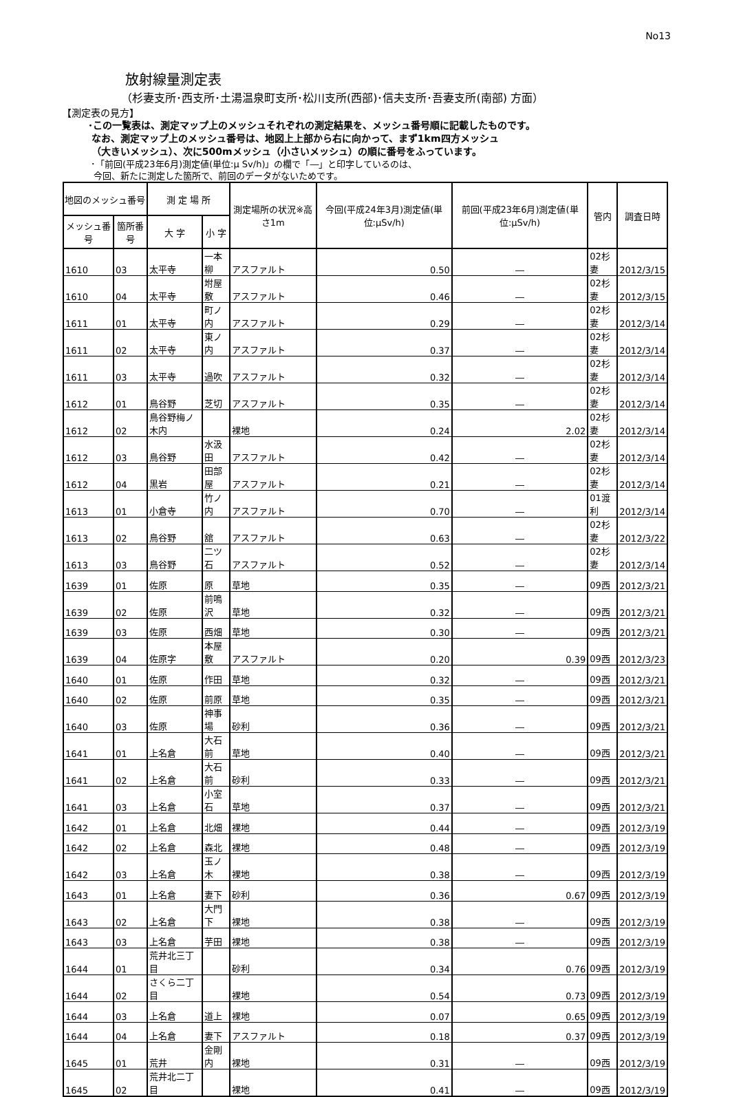No13
放射線量測定表
（杉妻支所･西支所･土湯温泉町支所･松川支所(西部)･信夫支所･吾妻支所(南部) 方面）
【測定表の見方】
･この一覧表は、測定マップ上のメッシュそれぞれの測定結果を、メッシュ番号順に記載したものです。
なお、測定マップ上のメッシュ番号は、地図上上部から右に向かって、まず1km四方メッシュ
（大きいメッシュ）、次に500mメッシュ（小さいメッシュ）の順に番号をふっています。
･「前回(平成23年6月)測定値(単位:μ Sv/h)」の欄で「―」と印字しているのは、
今回、新たに測定した箇所で、前回のデータがないためです。
| 地図のメッシュ番号 | | 測 定 場 所 | | 測定場所の状況※高さ1m | 今回(平成24年3月)測定値(単位:μSv/h) | 前回(平成23年6月)測定値(単位:μSv/h) | 管内 | 調査日時 |
| --- | --- | --- | --- | --- | --- | --- | --- | --- |
| メッシュ番号 | 箇所番号 | 大 字 | 小 字 | | | | | |
| 1610 | 03 | 太平寺 | 一本柳 | アスファルト | 0.50 | ― | 02杉妻 | 2012/3/15 |
| 1610 | 04 | 太平寺 | 坿屋敷 | アスファルト | 0.46 | ― | 02杉妻 | 2012/3/15 |
| 1611 | 01 | 太平寺 | 町ノ内 | アスファルト | 0.29 | ― | 02杉妻 | 2012/3/14 |
| 1611 | 02 | 太平寺 | 東ノ内 | アスファルト | 0.37 | ― | 02杉妻 | 2012/3/14 |
| 1611 | 03 | 太平寺 | 過吹 | アスファルト | 0.32 | ― | 02杉妻 | 2012/3/14 |
| 1612 | 01 | 鳥谷野 | 芝切 | アスファルト | 0.35 | ― | 02杉妻 | 2012/3/14 |
| 1612 | 02 | 鳥谷野梅ノ木内 | | 裸地 | 0.24 | 2.02 | 02杉妻 | 2012/3/14 |
| 1612 | 03 | 鳥谷野 | 水汲田 | アスファルト | 0.42 | ― | 02杉妻 | 2012/3/14 |
| 1612 | 04 | 黒岩 | 田部屋 | アスファルト | 0.21 | ― | 02杉妻 | 2012/3/14 |
| 1613 | 01 | 小倉寺 | 竹ノ内 | アスファルト | 0.70 | ― | 01渡利 | 2012/3/14 |
| 1613 | 02 | 鳥谷野 | 舘 | アスファルト | 0.63 | ― | 02杉妻 | 2012/3/22 |
| 1613 | 03 | 鳥谷野 | 二ツ石 | アスファルト | 0.52 | ― | 02杉妻 | 2012/3/14 |
| 1639 | 01 | 佐原 | 原 | 草地 | 0.35 | ― | 09西 | 2012/3/21 |
| 1639 | 02 | 佐原 | 前鳴沢 | 草地 | 0.32 | ― | 09西 | 2012/3/21 |
| 1639 | 03 | 佐原 | 西畑 | 草地 | 0.30 | ― | 09西 | 2012/3/21 |
| 1639 | 04 | 佐原字 | 本屋敷 | アスファルト | 0.20 | 0.39 | 09西 | 2012/3/23 |
| 1640 | 01 | 佐原 | 作田 | 草地 | 0.32 | ― | 09西 | 2012/3/21 |
| 1640 | 02 | 佐原 | 前原 | 草地 | 0.35 | ― | 09西 | 2012/3/21 |
| 1640 | 03 | 佐原 | 神事場 | 砂利 | 0.36 | ― | 09西 | 2012/3/21 |
| 1641 | 01 | 上名倉 | 大石前 | 草地 | 0.40 | ― | 09西 | 2012/3/21 |
| 1641 | 02 | 上名倉 | 大石前 | 砂利 | 0.33 | ― | 09西 | 2012/3/21 |
| 1641 | 03 | 上名倉 | 小室石 | 草地 | 0.37 | ― | 09西 | 2012/3/21 |
| 1642 | 01 | 上名倉 | 北畑 | 裸地 | 0.44 | ― | 09西 | 2012/3/19 |
| 1642 | 02 | 上名倉 | 森北 | 裸地 | 0.48 | ― | 09西 | 2012/3/19 |
| 1642 | 03 | 上名倉 | 玉ノ木 | 裸地 | 0.38 | ― | 09西 | 2012/3/19 |
| 1643 | 01 | 上名倉 | 妻下 | 砂利 | 0.36 | 0.67 | 09西 | 2012/3/19 |
| 1643 | 02 | 上名倉 | 大門下 | 裸地 | 0.38 | ― | 09西 | 2012/3/19 |
| 1643 | 03 | 上名倉 | 芋田 | 裸地 | 0.38 | ― | 09西 | 2012/3/19 |
| 1644 | 01 | 荒井北三丁目 | | 砂利 | 0.34 | 0.76 | 09西 | 2012/3/19 |
| 1644 | 02 | さくら二丁目 | | 裸地 | 0.54 | 0.73 | 09西 | 2012/3/19 |
| 1644 | 03 | 上名倉 | 道上 | 裸地 | 0.07 | 0.65 | 09西 | 2012/3/19 |
| 1644 | 04 | 上名倉 | 妻下 | アスファルト | 0.18 | 0.37 | 09西 | 2012/3/19 |
| 1645 | 01 | 荒井 | 金剛内 | 裸地 | 0.31 | ― | 09西 | 2012/3/19 |
| 1645 | 02 | 荒井北二丁目 | | 裸地 | 0.41 | ― | 09西 | 2012/3/19 |